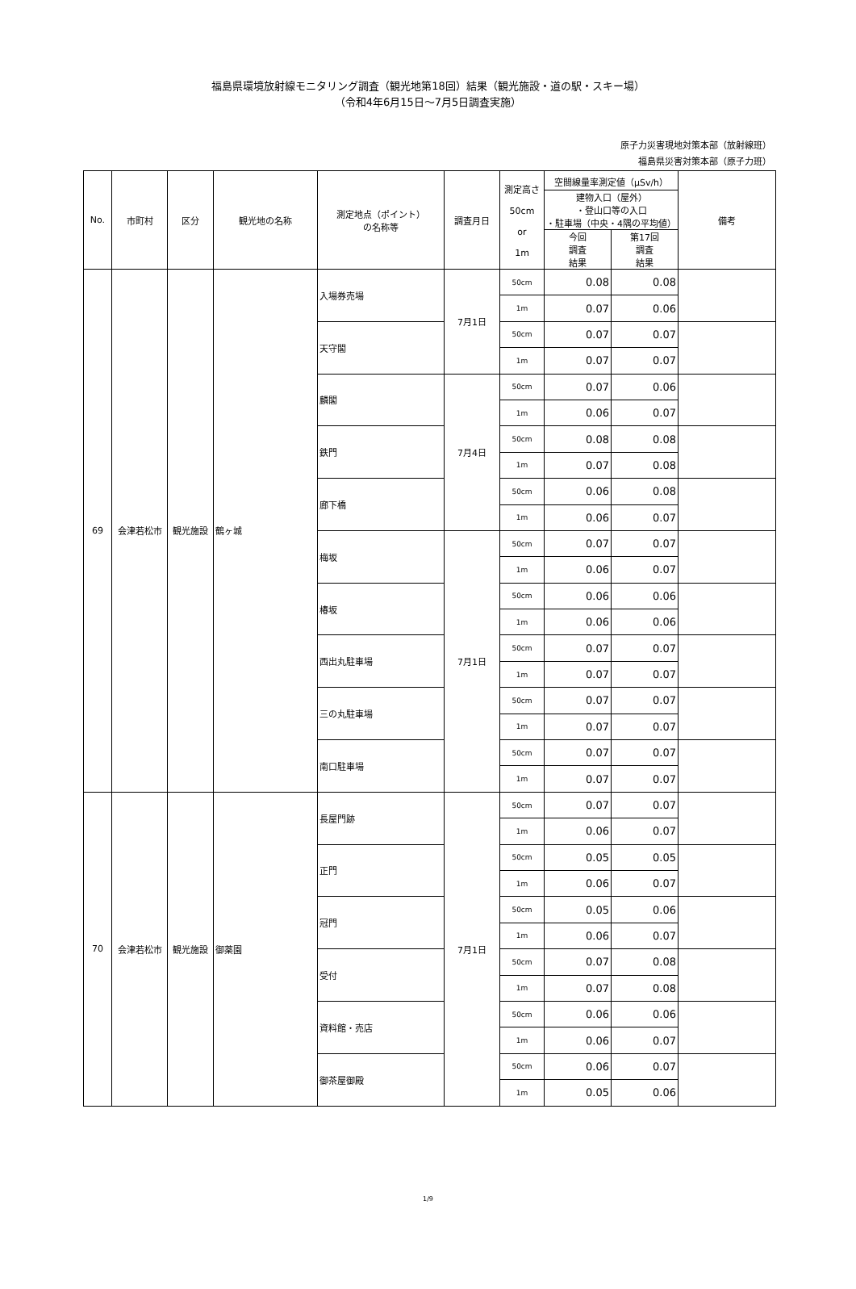福島県環境放射線モニタリング調査（観光地第18回）結果（観光施設・道の駅・スキー場）
（令和4年6月15日～7月5日調査実施）
原子力災害現地対策本部（放射線班）
福島県災害対策本部（原子力班）
| No. | 市町村 | 区分 | 観光地の名称 | 測定地点（ポイント） の名称等 | 調査月日 | 測定高さ 50cm or 1m | 空間線量率測定値（μSv/h） | | 備考 |
| --- | --- | --- | --- | --- | --- | --- | --- | --- | --- |
| | | | | | | | 建物入口（屋外） ・登山口等の入口 ・駐車場（中央・4隅の平均値） | | |
| | | | | | | | 今回 調査 結果 | 第17回 調査 結果 | |
| 69 | 会津若松市 | 観光施設 | 鶴ヶ城 | 入場券売場 | 7月1日 | 50cm | 0.08 | 0.08 | |
| | | | | | | 1m | 0.07 | 0.06 | |
| | | | | 天守閣 | | 50cm | 0.07 | 0.07 | |
| | | | | | | 1m | 0.07 | 0.07 | |
| | | | | 麟閣 | 7月4日 | 50cm | 0.07 | 0.06 | |
| | | | | | | 1m | 0.06 | 0.07 | |
| | | | | 鉄門 | | 50cm | 0.08 | 0.08 | |
| | | | | | | 1m | 0.07 | 0.08 | |
| | | | | 廊下橋 | | 50cm | 0.06 | 0.08 | |
| | | | | | | 1m | 0.06 | 0.07 | |
| | | | | 梅坂 | 7月1日 | 50cm | 0.07 | 0.07 | |
| | | | | | | 1m | 0.06 | 0.07 | |
| | | | | 椿坂 | | 50cm | 0.06 | 0.06 | |
| | | | | | | 1m | 0.06 | 0.06 | |
| | | | | 西出丸駐車場 | | 50cm | 0.07 | 0.07 | |
| | | | | | | 1m | 0.07 | 0.07 | |
| | | | | 三の丸駐車場 | | 50cm | 0.07 | 0.07 | |
| | | | | | | 1m | 0.07 | 0.07 | |
| | | | | 南口駐車場 | | 50cm | 0.07 | 0.07 | |
| | | | | | | 1m | 0.07 | 0.07 | |
| 70 | 会津若松市 | 観光施設 | 御薬園 | 長屋門跡 | 7月1日 | 50cm | 0.07 | 0.07 | |
| | | | | | | 1m | 0.06 | 0.07 | |
| | | | | 正門 | | 50cm | 0.05 | 0.05 | |
| | | | | | | 1m | 0.06 | 0.07 | |
| | | | | 冠門 | | 50cm | 0.05 | 0.06 | |
| | | | | | | 1m | 0.06 | 0.07 | |
| | | | | 受付 | | 50cm | 0.07 | 0.08 | |
| | | | | | | 1m | 0.07 | 0.08 | |
| | | | | 資料館・売店 | | 50cm | 0.06 | 0.06 | |
| | | | | | | 1m | 0.06 | 0.07 | |
| | | | | 御茶屋御殿 | | 50cm | 0.06 | 0.07 | |
| | | | | | | 1m | 0.05 | 0.06 | |
1/9